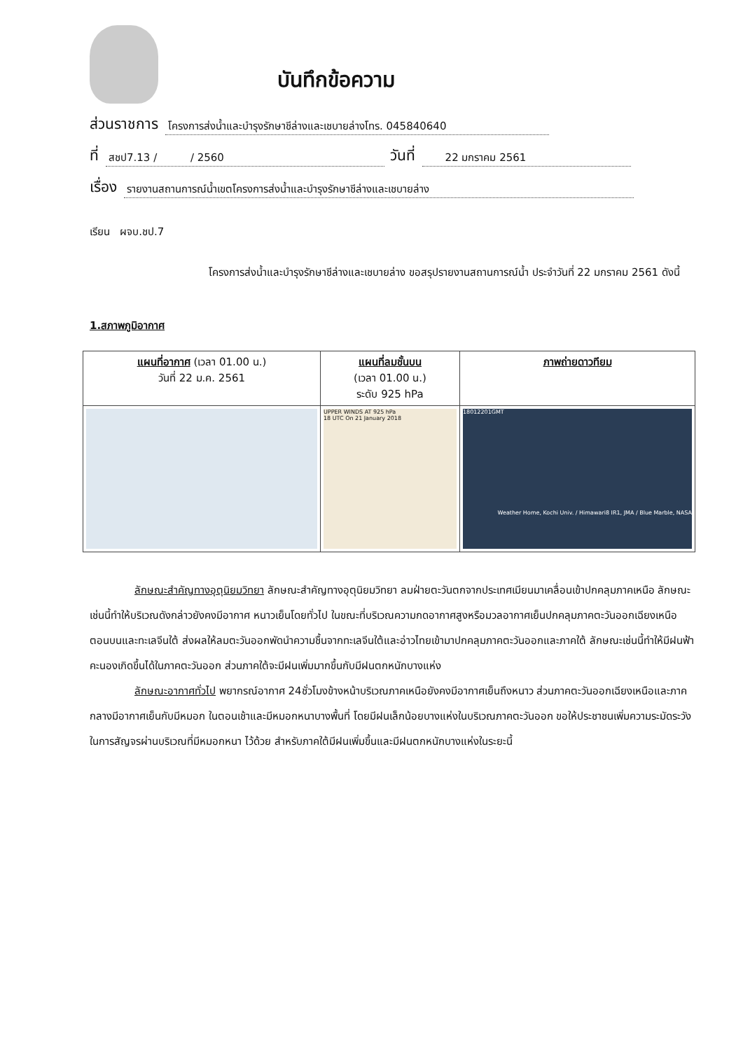บันทึกข้อความ
ส่วนราชการ โครงการส่งน้ำและบำรุงรักษาชีล่างและเชบายล่างโทร. 045840640
ที่ สชป7.13 / / 2560 วันที่ 22 มกราคม 2561
เรื่อง รายงานสถานการณ์น้ำเขตโครงการส่งน้ำและบำรุงรักษาชีล่างและเชบายล่าง
เรียน ผจบ.ชป.7
โครงการส่งน้ำและบำรุงรักษาชีล่างและเชบายล่าง ขอสรุปรายงานสถานการณ์น้ำ ประจำวันที่ 22 มกราคม 2561 ดังนี้
1.สภาพภูมิอากาศ
| แผนที่อากาศ (เวลา 01.00 น.) วันที่ 22 ม.ค. 2561 | แผนที่ลมชั้นบน (เวลา 01.00 น.) ระดับ 925 hPa | ภาพถ่ายดาวทียม |
| | UPPER WINDS AT 925 hPa 18 UTC On 21 January 2018 | 18012201GMT Weather Home, Kochi Univ. / Himawari8 IR1, JMA / Blue Marble, NASA |
ลักษณะสำคัญทางอุตุนิยมวิทยา ลักษณะสำคัญทางอุตุนิยมวิทยา ลมฝ่ายตะวันตกจากประเทศเมียนมาเคลื่อนเข้าปกคลุมภาคเหนือ ลักษณะเช่นนี้ทำให้บริเวณดังกล่าวยังคงมีอากาศ หนาวเย็นโดยทั่วไป ในขณะที่บริเวณความกดอากาศสูงหรือมวลอากาศเย็นปกคลุมภาคตะวันออกเฉียงเหนือตอนบนและทะเลจีนใต้ ส่งผลให้ลมตะวันออกพัดนำความชื้นจากทะเลจีนใต้และอ่าวไทยเข้ามาปกคลุมภาคตะวันออกและภาคใต้ ลักษณะเช่นนี้ทำให้มีฝนฟ้าคะนองเกิดขึ้นได้ในภาคตะวันออก ส่วนภาคใต้จะมีฝนเพิ่มมากขึ้นกับมีฝนตกหนักบางแห่ง
ลักษณะอากาศทั่วไป พยากรณ์อากาศ 24ชั่วโมงข้างหน้าบริเวณภาคเหนือยังคงมีอากาศเย็นถึงหนาว ส่วนภาคตะวันออกเฉียงเหนือและภาคกลางมีอากาศเย็นกับมีหมอก ในตอนเช้าและมีหมอกหนาบางพื้นที่ โดยมีฝนเล็กน้อยบางแห่งในบริเวณภาคตะวันออก ขอให้ประชาชนเพิ่มความระมัดระวังในการสัญจรผ่านบริเวณที่มีหมอกหนา ไว้ด้วย สำหรับภาคใต้มีฝนเพิ่มขึ้นและมีฝนตกหนักบางแห่งในระยะนี้